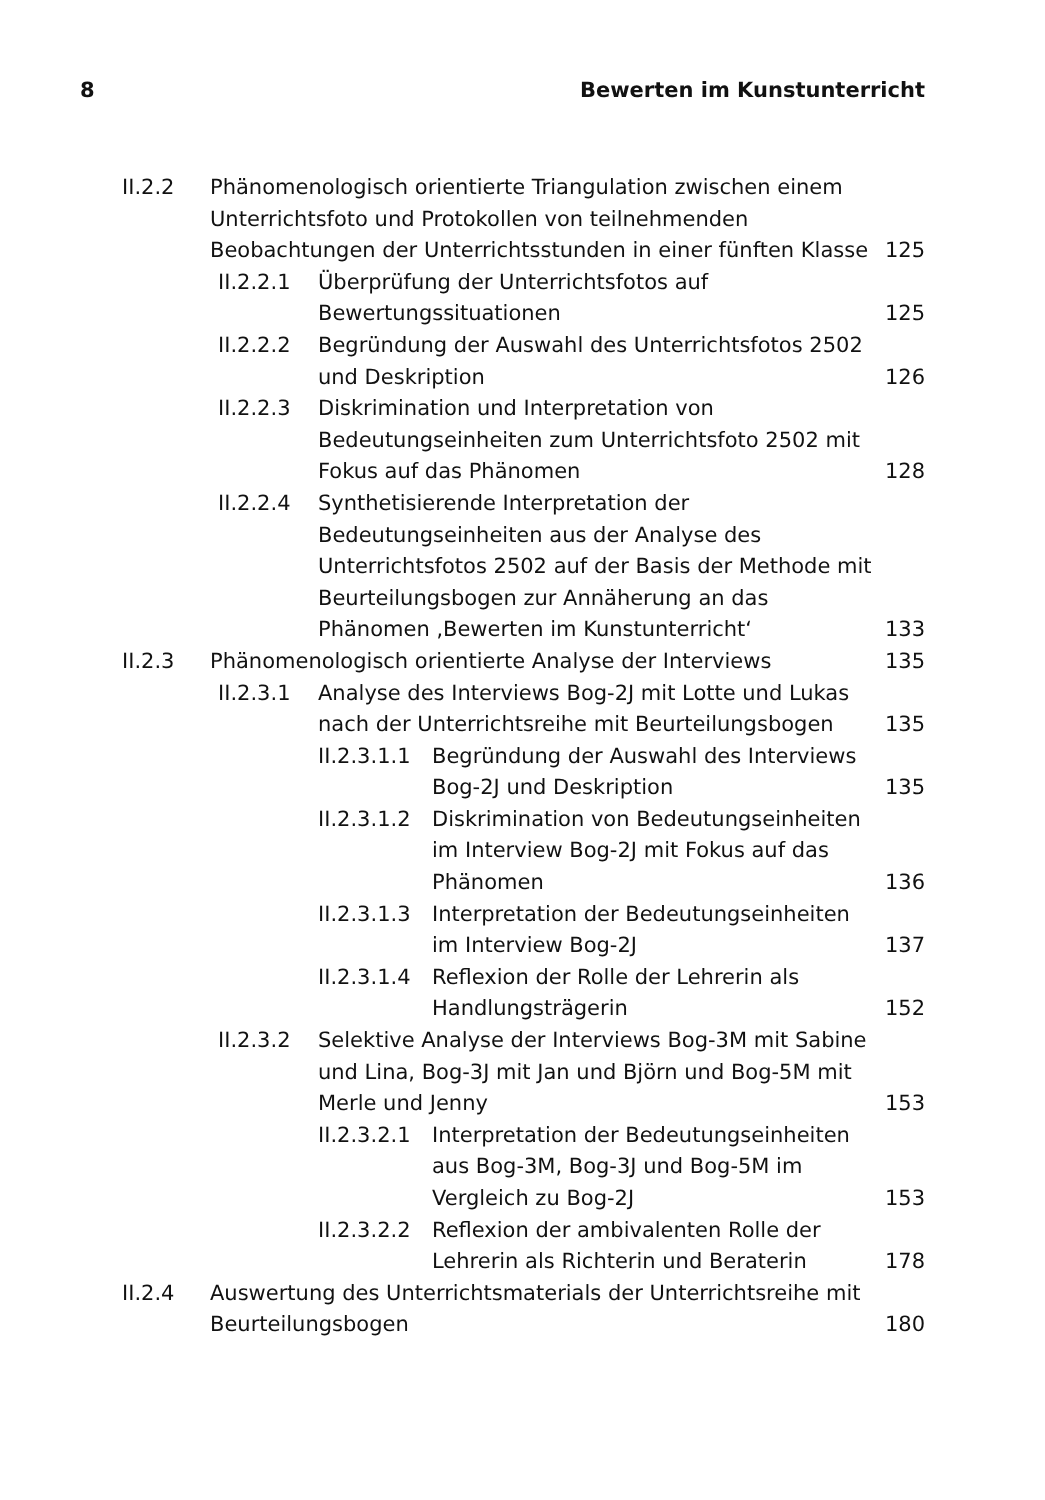8 Bewerten im Kunstunterricht
II.2.2 Phänomenologisch orientierte Triangulation zwischen einem Unterrichtsfoto und Protokollen von teilnehmenden Beobachtungen der Unterrichtsstunden in einer fünften Klasse 125
II.2.2.1 Überprüfung der Unterrichtsfotos auf Bewertungssituationen 125
II.2.2.2 Begründung der Auswahl des Unterrichtsfotos 2502 und Deskription 126
II.2.2.3 Diskrimination und Interpretation von Bedeutungseinheiten zum Unterrichtsfoto 2502 mit Fokus auf das Phänomen 128
II.2.2.4 Synthetisierende Interpretation der Bedeutungseinheiten aus der Analyse des Unterrichtsfotos 2502 auf der Basis der Methode mit Beurteilungsbogen zur Annäherung an das Phänomen ‚Bewerten im Kunstunterricht‘133
II.2.3 Phänomenologisch orientierte Analyse der Interviews 135
II.2.3.1 Analyse des Interviews Bog-2J mit Lotte und Lukas nach der Unterrichtsreihe mit Beurteilungsbogen 135
II.2.3.1.1 Begründung der Auswahl des Interviews Bog-2J und Deskription 135
II.2.3.1.2 Diskrimination von Bedeutungseinheiten im Interview Bog-2J mit Fokus auf das Phänomen 136
II.2.3.1.3 Interpretation der Bedeutungseinheiten im Interview Bog-2J 137
II.2.3.1.4 Reflexion der Rolle der Lehrerin als Handlungsträgerin 152
II.2.3.2 Selektive Analyse der Interviews Bog-3M mit Sabine und Lina, Bog-3J mit Jan und Björn und Bog-5M mit Merle und Jenny 153
II.2.3.2.1 Interpretation der Bedeutungseinheiten aus Bog-3M, Bog-3J und Bog-5M im Vergleich zu Bog-2J 153
II.2.3.2.2 Reflexion der ambivalenten Rolle der Lehrerin als Richterin und Beraterin 178
II.2.4 Auswertung des Unterrichtsmaterials der Unterrichtsreihe mit Beurteilungsbogen 180